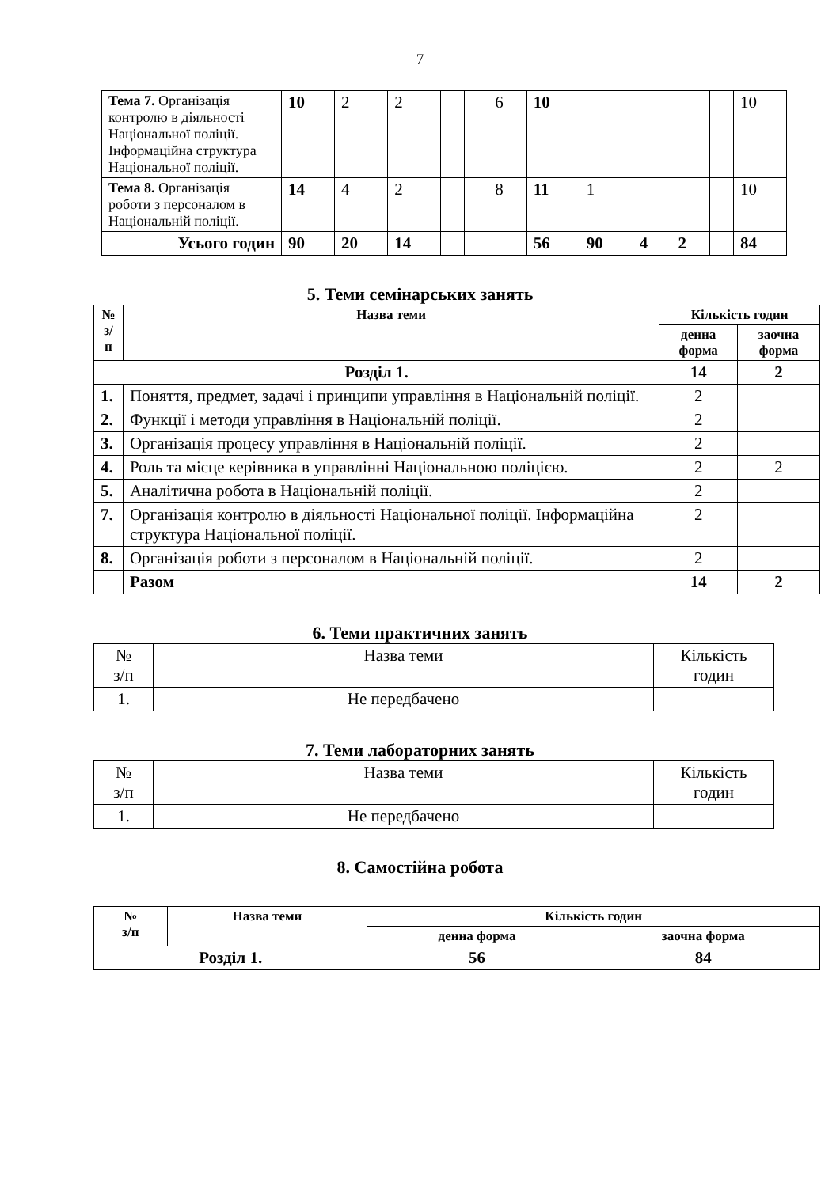7
| Тема 7. Організація контролю в діяльності Національної поліції. Інформаційна структура Національної поліції. | 10 | 2 | 2 | | | 6 | 10 | | | | | 10 |
| Тема 8. Організація роботи з персоналом в Національній поліції. | 14 | 4 | 2 | | | 8 | 11 | 1 | | | | 10 |
| Усього годин | 90 | 20 | 14 | | | | 56 | 90 | 4 | 2 | | 84 |
5. Теми семінарських занять
| № з/п | Назва теми | Кількість годин | |
| --- | --- | --- | --- |
| | | денна форма | заочна форма |
| Розділ 1. | | 14 | 2 |
| 1. | Поняття, предмет, задачі і принципи управління в Національній поліції. | 2 | |
| 2. | Функції і методи управління в Національній поліції. | 2 | |
| 3. | Організація процесу управління в Національній поліції. | 2 | |
| 4. | Роль та місце керівника в управлінні Національною поліцією. | 2 | 2 |
| 5. | Аналітична робота в Національній поліції. | 2 | |
| 7. | Організація контролю в діяльності Національної поліції. Інформаційна структура Національної поліції. | 2 | |
| 8. | Організація роботи з персоналом в Національній поліції. | 2 | |
| | Разом | 14 | 2 |
6. Теми практичних занять
| № з/п | Назва теми | Кількість годин |
| 1. | Не передбачено | |
7. Теми лабораторних занять
| № з/п | Назва теми | Кількість годин |
| 1. | Не передбачено | |
8. Самостійна робота
| № з/п | Назва теми | Кількість годин | |
| --- | --- | --- | --- |
| | | денна форма | заочна форма |
| Розділ 1. | | 56 | 84 |